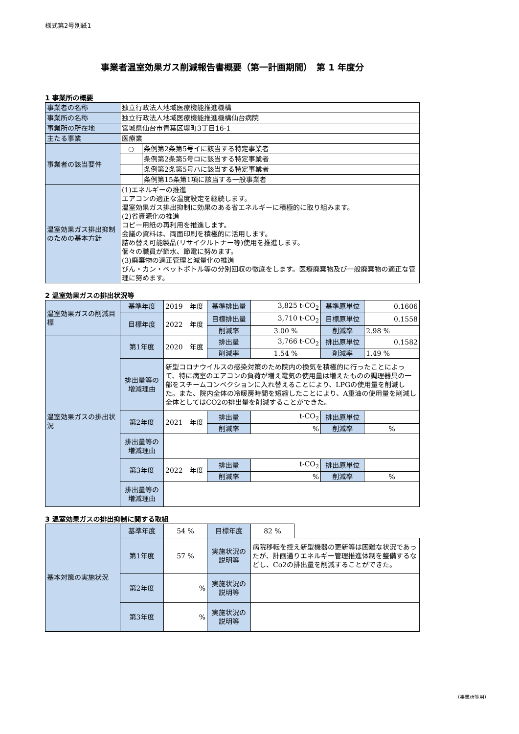様式第2号別紙1
事業者温室効果ガス削減報告書概要（第一計画期間）　第 1 年度分
1 事業所の概要
| 事業者の名称 | 独立行政法人地域医療機能推進機構 | |
| 事業所の名称 | 独立行政法人地域医療機能推進機構仙台病院 | |
| 事業所の所在地 | 宮城県仙台市青葉区堤町3丁目16-1 | |
| 主たる事業 | 医療業 | |
| 事業者の該当要件 | ○ | 条例第2条第5号イに該当する特定事業者 |
| | | 条例第2条第5号ロに該当する特定事業者 |
| | | 条例第2条第5号ハに該当する特定事業者 |
| | | 条例第15条第1項に該当する一般事業者 |
| 温室効果ガス排出抑制のための基本方針 | (1)エネルギーの推進 エアコンの適正な温度設定を継続します。 温室効果ガス排出抑制に効果のある省エネルギーに積極的に取り組みます。 (2)省資源化の推進 コピー用紙の再利用を推進します。 会議の資料は、両面印刷を積極的に活用します。 詰め替え可能製品(リサイクルトナー等)使用を推進します。 個々の職員が節水、節電に努めます。 (3)廃棄物の適正管理と減量化の推進 びん・カン・ペットボトル等の分別回収の徹底をします。医療廃棄物及び一般廃棄物の適正な管理に努めます。 | |
2 温室効果ガスの排出状況等
| 温室効果ガスの削減目標 | 基準年度 | 2019 年度 | 基準排出量 | 3,825 t-CO<sub>2</sub> | 基準原単位 | 0.1606 |
| | 目標年度 | 2022 年度 | 目標排出量 | 3,710 t-CO<sub>2</sub> | 目標原単位 | 0.1558 |
| | | | 削減率 | 3.00 % | 削減率 | 2.98 % |
| 温室効果ガスの排出状況 | 第1年度 | 2020 年度 | 排出量 | 3,766 t-CO<sub>2</sub> | 排出原単位 | 0.1582 |
| | | | 削減率 | 1.54 % | 削減率 | 1.49 % |
| | 排出量等の増減理由 | 新型コロナウイルスの感染対策のため院内の換気を積極的に行ったことによって、特に病室のエアコンの負荷が増え電気の使用量は増えたものの調理器具の一部をスチームコンベクションに入れ替えることにより、LPGの使用量を削減した。また、院内全体の冷暖房時間を短縮したことにより、A重油の使用量を削減し全体としてはCO2の排出量を削減することができた。 | | | | |
| | 第2年度 | 2021 年度 | 排出量 | t-CO<sub>2</sub> | 排出原単位 | |
| | | | 削減率 | % | 削減率 | % |
| | 排出量等の増減理由 | | | | | |
| | 第3年度 | 2022 年度 | 排出量 | t-CO<sub>2</sub> | 排出原単位 | |
| | | | 削減率 | % | 削減率 | % |
| | 排出量等の増減理由 | | | | | |
3 温室効果ガスの排出抑制に関する取組
| 基本対策の実施状況 | 基準年度 | 54 % | 目標年度 | 82 % | |
| | 第1年度 | 57 % | 実施状況の説明等 | 病院移転を控え新型機器の更新等は困難な状況であったが、計画通りエネルギー管理推進体制を整備するなどし、Co2の排出量を削減することができた。 | |
| | 第2年度 | % | 実施状況の説明等 | | |
| | 第3年度 | % | 実施状況の説明等 | | |
（事業所等用）